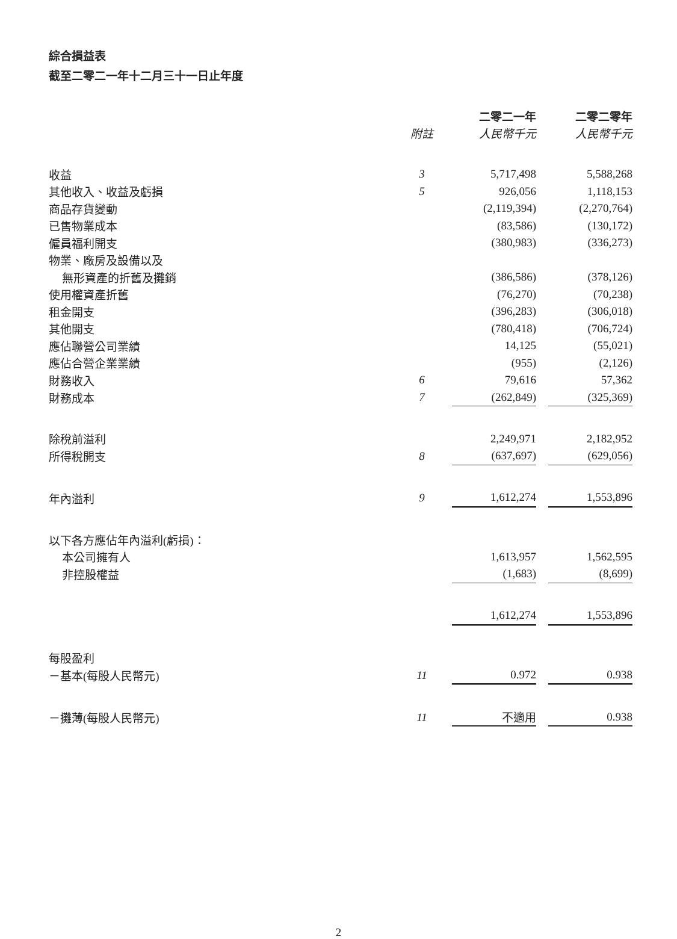綜合損益表
截至二零二一年十二月三十一日止年度
| | | 二零二一年 | | 二零二零年 |
| --- | --- | --- | --- | --- |
| | 附註 | 人民幣千元 | | 人民幣千元 |
| 收益 | 3 | 5,717,498 | | 5,588,268 |
| 其他收入、收益及虧損 | 5 | 926,056 | | 1,118,153 |
| 商品存貨變動 | | (2,119,394) | | (2,270,764) |
| 已售物業成本 | | (83,586) | | (130,172) |
| 僱員福利開支 | | (380,983) | | (336,273) |
| 物業、廠房及設備以及 | | | | |
| 無形資產的折舊及攤銷 | | (386,586) | | (378,126) |
| 使用權資產折舊 | | (76,270) | | (70,238) |
| 租金開支 | | (396,283) | | (306,018) |
| 其他開支 | | (780,418) | | (706,724) |
| 應佔聯營公司業績 | | 14,125 | | (55,021) |
| 應佔合營企業業績 | | (955) | | (2,126) |
| 財務收入 | 6 | 79,616 | | 57,362 |
| 財務成本 | 7 | (262,849) | | (325,369) |
| 除稅前溢利 | | 2,249,971 | | 2,182,952 |
| 所得稅開支 | 8 | (637,697) | | (629,056) |
| 年內溢利 | 9 | 1,612,274 | | 1,553,896 |
| 以下各方應佔年內溢利(虧損)： | | | | |
| 本公司擁有人 | | 1,613,957 | | 1,562,595 |
| 非控股權益 | | (1,683) | | (8,699) |
| | | 1,612,274 | | 1,553,896 |
| 每股盈利 | | | | |
| －基本(每股人民幣元) | 11 | 0.972 | | 0.938 |
| －攤薄(每股人民幣元) | 11 | 不適用 | | 0.938 |
2